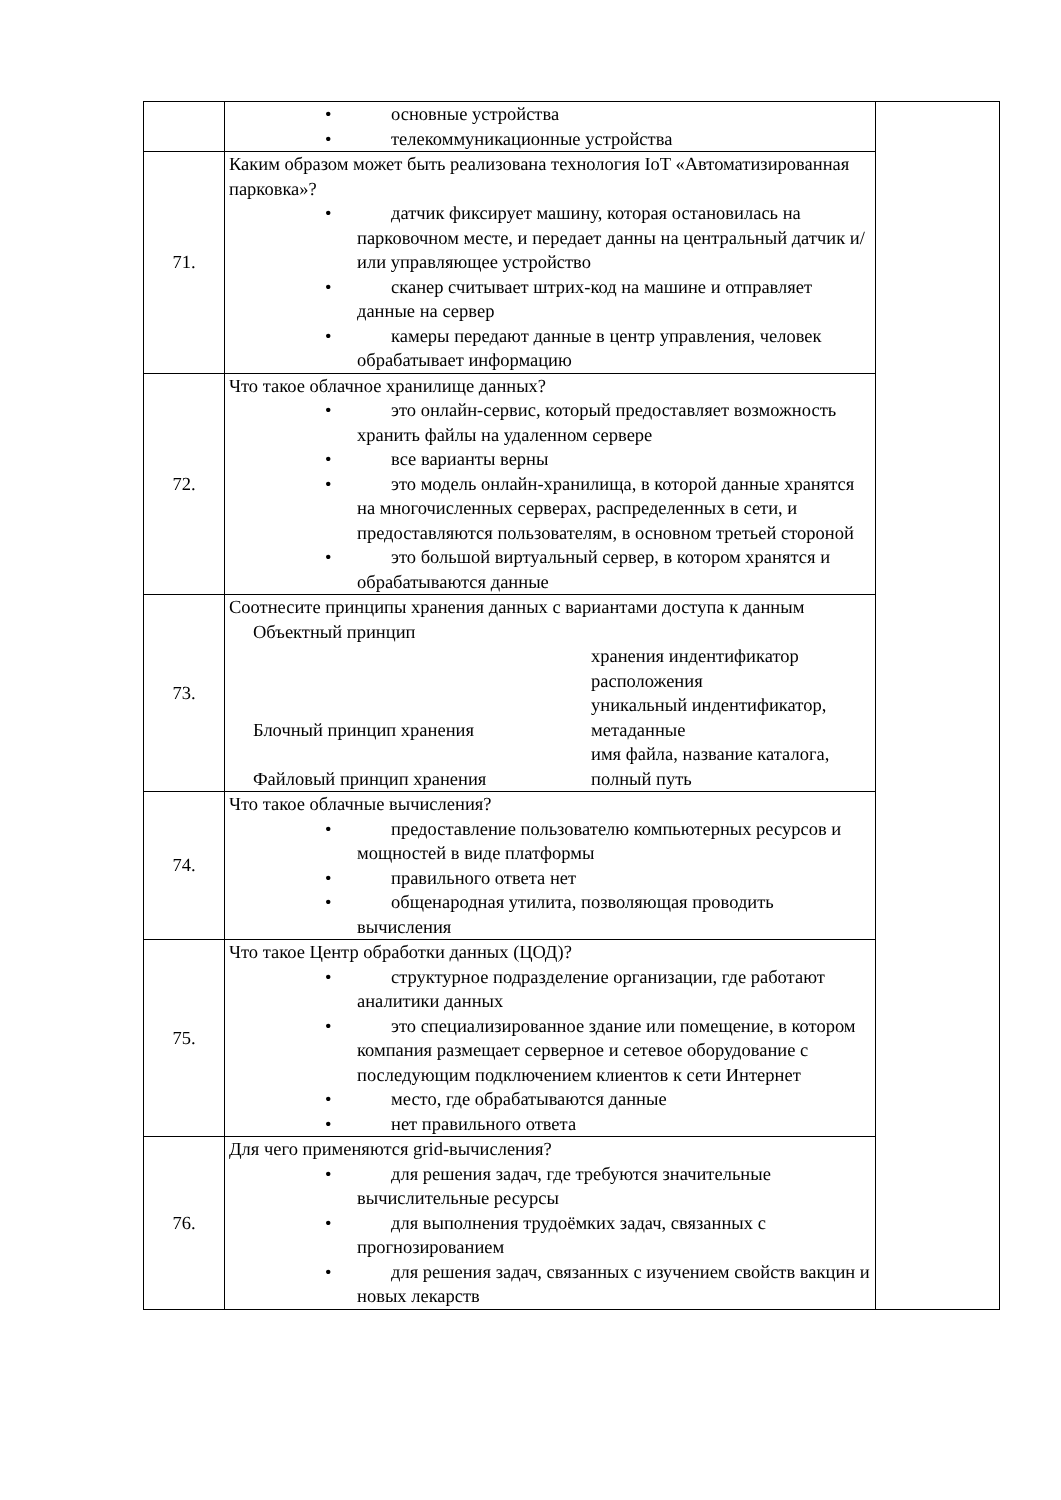| | • основные устройства • телекоммуникационные устройства | |
| 71. | Каким образом может быть реализована технология IoT «Автоматизированная парковка»? • датчик фиксирует машину, которая остановилась на парковочном месте, и передает данны на центральный датчик и/или управляющее устройство • сканер считывает штрих-код на машине и отправляет данные на сервер • камеры передают данные в центр управления, человек обрабатывает информацию | |
| 72. | Что такое облачное хранилище данных? • это онлайн-сервис, который предоставляет возможность хранить файлы на удаленном сервере • все варианты верны • это модель онлайн-хранилища, в которой данные хранятся на многочисленных серверах, распределенных в сети, и предоставляются пользователям, в основном третьей стороной • это большой виртуальный сервер, в котором хранятся и обрабатываются данные | |
| 73. | Соотнесите принципы хранения данных с вариантами доступа к данным Объектный принцип Блочный принцип хранения Файловый принцип хранения хранения индентификатор расположения уникальный индентификатор, метаданные имя файла, название каталога, полный путь | |
| 74. | Что такое облачные вычисления? • предоставление пользователю компьютерных ресурсов и мощностей в виде платформы • правильного ответа нет • общенародная утилита, позволяющая проводить вычисления | |
| 75. | Что такое Центр обработки данных (ЦОД)? • структурное подразделение организации, где работают аналитики данных • это специализированное здание или помещение, в котором компания размещает серверное и сетевое оборудование с последующим подключением клиентов к сети Интернет • место, где обрабатываются данные • нет правильного ответа | |
| 76. | Для чего применяются grid-вычисления? • для решения задач, где требуются значительные вычислительные ресурсы • для выполнения трудоёмких задач, связанных с прогнозированием • для решения задач, связанных с изучением свойств вакцин и новых лекарств | |